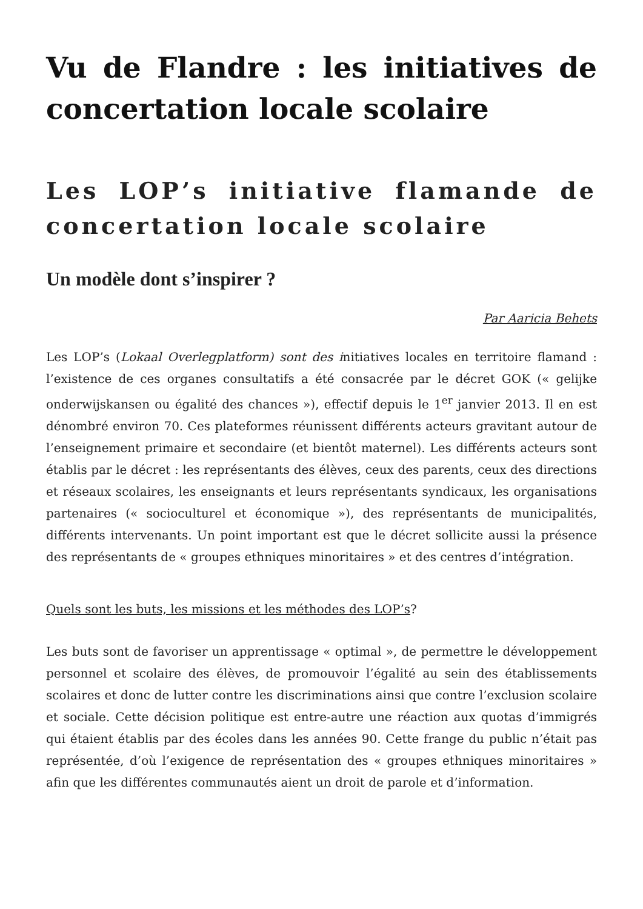Vu de Flandre : les initiatives de concertation locale scolaire
Les LOP’s initiative flamande de concertation locale scolaire
Un modèle dont s’inspirer ?
Par Aaricia Behets
Les LOP’s (Lokaal Overlegplatform) sont des initiatives locales en territoire flamand : l’existence de ces organes consultatifs a été consacrée par le décret GOK (« gelijke onderwijskansen ou égalité des chances »), effectif depuis le 1<sup>er</sup> janvier 2013. Il en est dénombré environ 70. Ces plateformes réunissent différents acteurs gravitant autour de l’enseignement primaire et secondaire (et bientôt maternel). Les différents acteurs sont établis par le décret : les représentants des élèves, ceux des parents, ceux des directions et réseaux scolaires, les enseignants et leurs représentants syndicaux, les organisations partenaires (« socioculturel et économique »), des représentants de municipalités, différents intervenants. Un point important est que le décret sollicite aussi la présence des représentants de « groupes ethniques minoritaires » et des centres d’intégration.
Quels sont les buts, les missions et les méthodes des LOP’s?
Les buts sont de favoriser un apprentissage « optimal », de permettre le développement personnel et scolaire des élèves, de promouvoir l’égalité au sein des établissements scolaires et donc de lutter contre les discriminations ainsi que contre l’exclusion scolaire et sociale. Cette décision politique est entre-autre une réaction aux quotas d’immigrés qui étaient établis par des écoles dans les années 90. Cette frange du public n’était pas représentée, d’où l’exigence de représentation des « groupes ethniques minoritaires » afin que les différentes communautés aient un droit de parole et d’information.